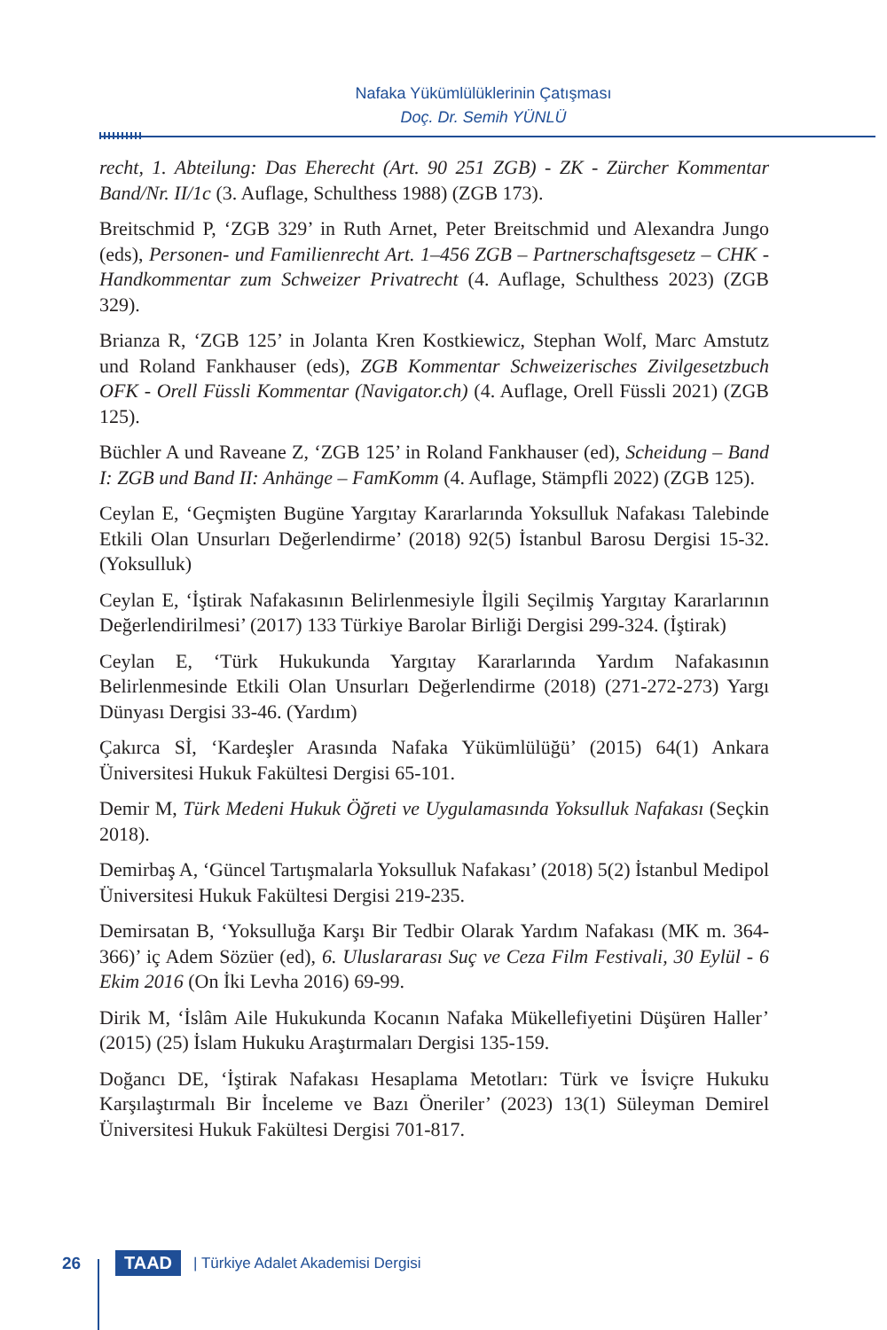Nafaka Yükümlülüklerinin Çatışması
Doç. Dr. Semih YÜNLÜ
recht, 1. Abteilung: Das Eherecht (Art. 90 251 ZGB) - ZK - Zürcher Kommentar Band/Nr. II/1c (3. Auflage, Schulthess 1988) (ZGB 173).
Breitschmid P, ‘ZGB 329’ in Ruth Arnet, Peter Breitschmid und Alexandra Jungo (eds), Personen- und Familienrecht Art. 1–456 ZGB – Partnerschaftsgesetz – CHK - Handkommentar zum Schweizer Privatrecht (4. Auflage, Schulthess 2023) (ZGB 329).
Brianza R, ‘ZGB 125’ in Jolanta Kren Kostkiewicz, Stephan Wolf, Marc Amstutz und Roland Fankhauser (eds), ZGB Kommentar Schweizerisches Zivilgesetzbuch OFK - Orell Füssli Kommentar (Navigator.ch) (4. Auflage, Orell Füssli 2021) (ZGB 125).
Büchler A und Raveane Z, ‘ZGB 125’ in Roland Fankhauser (ed), Scheidung – Band I: ZGB und Band II: Anhänge – FamKomm (4. Auflage, Stämpfli 2022) (ZGB 125).
Ceylan E, ‘Geçmişten Bugüne Yargıtay Kararlarında Yoksulluk Nafakası Talebinde Etkili Olan Unsurları Değerlendirme’ (2018) 92(5) İstanbul Barosu Dergisi 15-32. (Yoksulluk)
Ceylan E, ‘İştirak Nafakasının Belirlenmesiyle İlgili Seçilmiş Yargıtay Kararlarının Değerlendirilmesi’ (2017) 133 Türkiye Barolar Birliği Dergisi 299-324. (İştirak)
Ceylan E, ‘Türk Hukukunda Yargıtay Kararlarında Yardım Nafakasının Belirlenmesinde Etkili Olan Unsurları Değerlendirme (2018) (271-272-273) Yargı Dünyası Dergisi 33-46. (Yardım)
Çakırca Sİ, ‘Kardeşler Arasında Nafaka Yükümlülüğü’ (2015) 64(1) Ankara Üniversitesi Hukuk Fakültesi Dergisi 65-101.
Demir M, Türk Medeni Hukuk Öğreti ve Uygulamasında Yoksulluk Nafakası (Seçkin 2018).
Demirbaş A, ‘Güncel Tartışmalarla Yoksulluk Nafakası’ (2018) 5(2) İstanbul Medipol Üniversitesi Hukuk Fakültesi Dergisi 219-235.
Demirsatan B, ‘Yoksulluğa Karşı Bir Tedbir Olarak Yardım Nafakası (MK m. 364-366)’ iç Adem Sözüer (ed), 6. Uluslararası Suç ve Ceza Film Festivali, 30 Eylül - 6 Ekim 2016 (On İki Levha 2016) 69-99.
Dirik M, ‘İslâm Aile Hukukunda Kocanın Nafaka Mükellefiyetini Düşüren Haller’ (2015) (25) İslam Hukuku Araştırmaları Dergisi 135-159.
Doğancı DE, ‘İştirak Nafakası Hesaplama Metotları: Türk ve İsviçre Hukuku Karşılaştırmalı Bir İnceleme ve Bazı Öneriler’ (2023) 13(1) Süleyman Demirel Üniversitesi Hukuk Fakültesi Dergisi 701-817.
26 TAAD | Türkiye Adalet Akademisi Dergisi